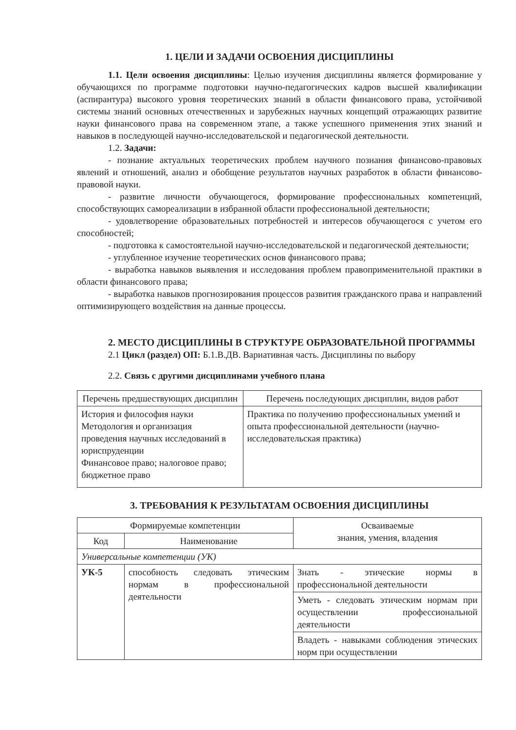1. ЦЕЛИ И ЗАДАЧИ ОСВОЕНИЯ ДИСЦИПЛИНЫ
1.1. Цели освоения дисциплины: Целью изучения дисциплины является формирование у обучающихся по программе подготовки научно-педагогических кадров высшей квалификации (аспирантура) высокого уровня теоретических знаний в области финансового права, устойчивой системы знаний основных отечественных и зарубежных научных концепций отражающих развитие науки финансового права на современном этапе, а также успешного применения этих знаний и навыков в последующей научно-исследовательской и педагогической деятельности.
1.2. Задачи:
- познание актуальных теоретических проблем научного познания финансово-правовых явлений и отношений, анализ и обобщение результатов научных разработок в области финансово-правовой науки.
- развитие личности обучающегося, формирование профессиональных компетенций, способствующих самореализации в избранной области профессиональной деятельности;
- удовлетворение образовательных потребностей и интересов обучающегося с учетом его способностей;
- подготовка к самостоятельной научно-исследовательской и педагогической деятельности;
- углубленное изучение теоретических основ финансового права;
- выработка навыков выявления и исследования проблем правоприменительной практики в области финансового права;
- выработка навыков прогнозирования процессов развития гражданского права и направлений оптимизирующего воздействия на данные процессы.
2. МЕСТО ДИСЦИПЛИНЫ В СТРУКТУРЕ ОБРАЗОВАТЕЛЬНОЙ ПРОГРАММЫ
2.1 Цикл (раздел) ОП: Б.1.В.ДВ. Вариативная часть. Дисциплины по выбору
2.2. Связь с другими дисциплинами учебного плана
| Перечень предшествующих дисциплин | Перечень последующих дисциплин, видов работ |
| --- | --- |
| История и философия науки Методология и организация проведения научных исследований в юриспруденции Финансовое право; налоговое право; бюджетное право | Практика по получению профессиональных умений и опыта профессиональной деятельности (научно-исследовательская практика) |
3. ТРЕБОВАНИЯ К РЕЗУЛЬТАТАМ ОСВОЕНИЯ ДИСЦИПЛИНЫ
| Формируемые компетенции | | Осваиваемые знания, умения, владения |
| --- | --- | --- |
| Код | Наименование | |
| Универсальные компетенции (УК) | | |
| УК-5 | способность следовать этическим нормам в профессиональной деятельности | Знать - этические нормы в профессиональной деятельности |
| | | Уметь - следовать этическим нормам при осуществлении профессиональной деятельности |
| | | Владеть - навыками соблюдения этических норм при осуществлении |